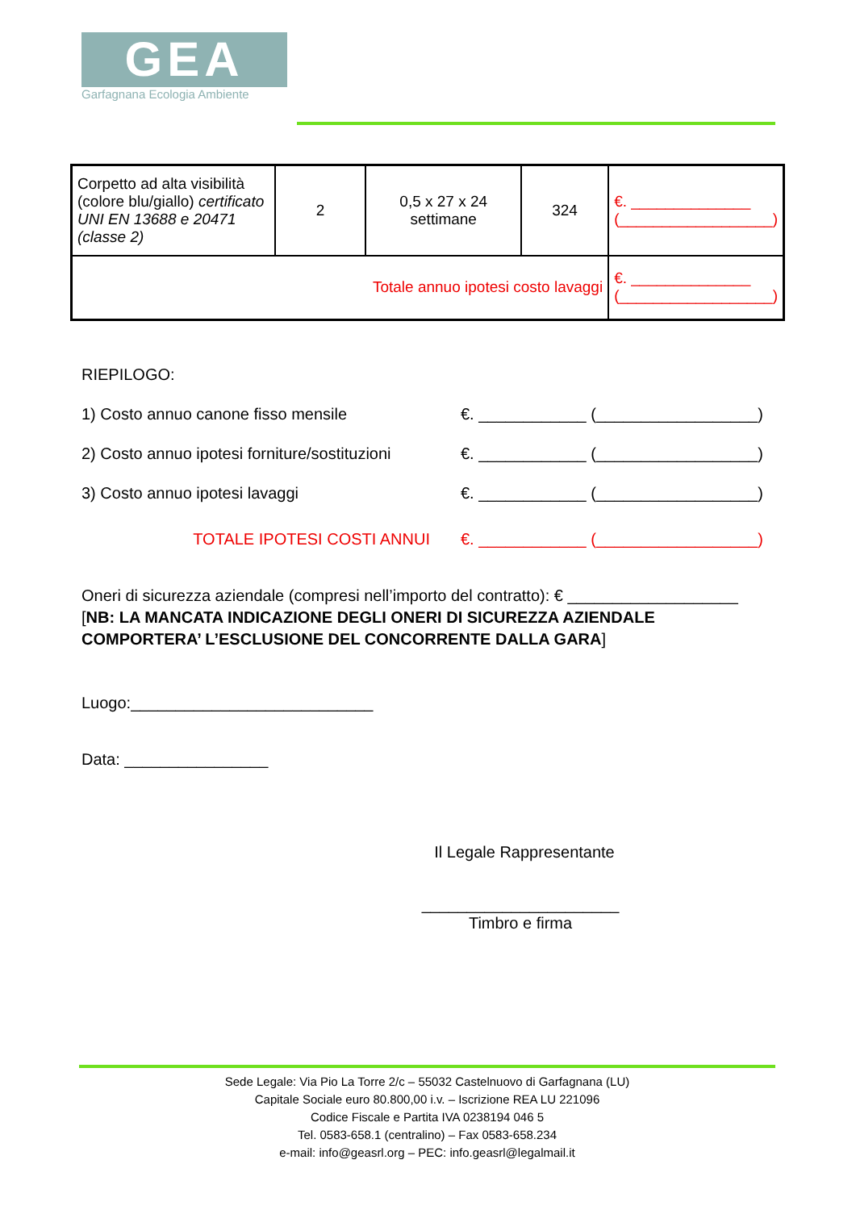GEA
Garfagnana Ecologia Ambiente
| Corpetto ad alta visibilità (colore blu/giallo) certificato UNI EN 13688 e 20471 (classe 2) | 2 | 0,5 x 27 x 24 settimane | 324 | €. ______________ (__________________) |
| Totale annuo ipotesi costo lavaggi | | | | €. ______________ (__________________) |
RIEPILOGO:
1) Costo annuo canone fisso mensile €. ____________ (__________________)
2) Costo annuo ipotesi forniture/sostituzioni €. ____________ (__________________)
3) Costo annuo ipotesi lavaggi €. ____________ (__________________)
TOTALE IPOTESI COSTI ANNUI €. ____________ (__________________)
Oneri di sicurezza aziendale (compresi nell’importo del contratto): € ___________________
[NB: LA MANCATA INDICAZIONE DEGLI ONERI DI SICUREZZA AZIENDALE COMPORTERA’ L’ESCLUSIONE DEL CONCORRENTE DALLA GARA]
Luogo:___________________________
Data: ________________
Il Legale Rappresentante
______________________
Timbro e firma
Sede Legale: Via Pio La Torre 2/c – 55032 Castelnuovo di Garfagnana (LU)
Capitale Sociale euro 80.800,00 i.v. – Iscrizione REA LU 221096
Codice Fiscale e Partita IVA 0238194 046 5
Tel. 0583-658.1 (centralino) – Fax 0583-658.234
e-mail: info@geasrl.org – PEC: info.geasrl@legalmail.it